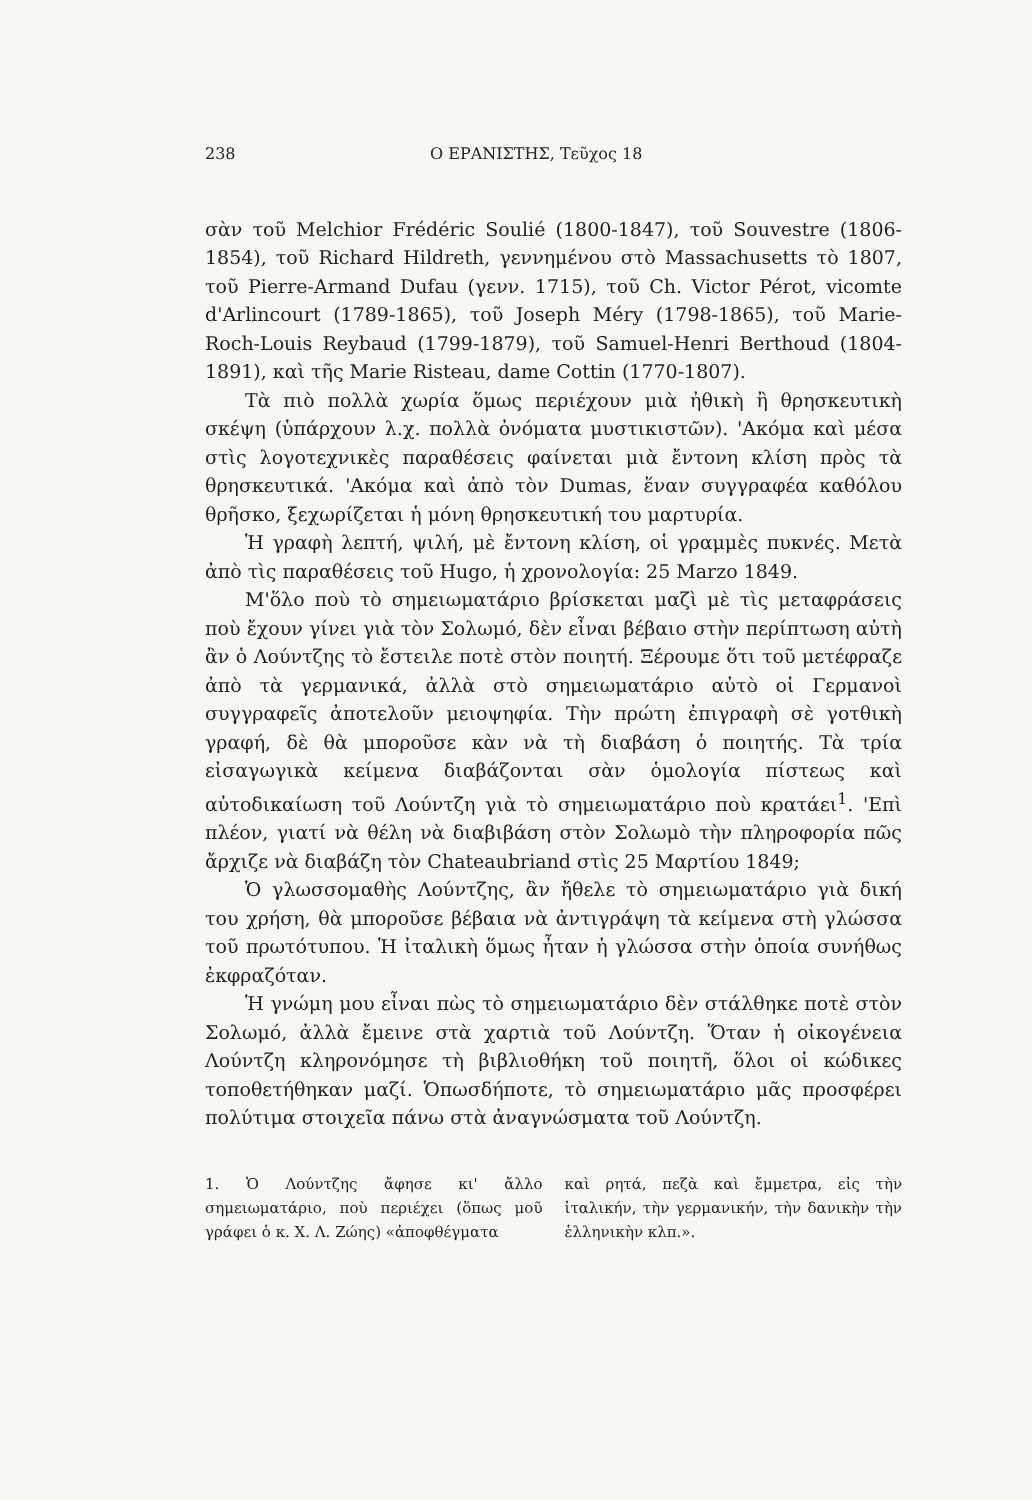238 Ο ΕΡΑΝΙΣΤΗΣ, Τεῦχος 18
σὰν τοῦ Melchior Frédéric Soulié (1800-1847), τοῦ Souvestre (1806-1854), τοῦ Richard Hildreth, γεννημένου στὸ Massachusetts τὸ 1807, τοῦ Pierre-Armand Dufau (γενν. 1715), τοῦ Ch. Victor Pérot, vicomte d'Arlincourt (1789-1865), τοῦ Joseph Méry (1798-1865), τοῦ Marie-Roch-Louis Reybaud (1799-1879), τοῦ Samuel-Henri Berthoud (1804-1891), καὶ τῆς Marie Risteau, dame Cottin (1770-1807).
Τὰ πιὸ πολλὰ χωρία ὅμως περιέχουν μιὰ ἠθικὴ ἢ θρησκευτικὴ σκέψη (ὑπάρχουν λ.χ. πολλὰ ὀνόματα μυστικιστῶν). 'Ακόμα καὶ μέσα στὶς λογοτεχνικὲς παραθέσεις φαίνεται μιὰ ἔντονη κλίση πρὸς τὰ θρησκευτικά. 'Ακόμα καὶ ἀπὸ τὸν Dumas, ἕναν συγγραφέα καθόλου θρῆσκο, ξεχωρίζεται ἡ μόνη θρησκευτική του μαρτυρία.
Ἡ γραφὴ λεπτή, ψιλή, μὲ ἔντονη κλίση, οἱ γραμμὲς πυκνές. Μετὰ ἀπὸ τὶς παραθέσεις τοῦ Hugo, ἡ χρονολογία: 25 Marzo 1849.
Μ'ὅλο ποὺ τὸ σημειωματάριο βρίσκεται μαζὶ μὲ τὶς μεταφράσεις ποὺ ἔχουν γίνει γιὰ τὸν Σολωμό, δὲν εἶναι βέβαιο στὴν περίπτωση αὐτὴ ἂν ὁ Λούντζης τὸ ἔστειλε ποτὲ στὸν ποιητή. Ξέρουμε ὅτι τοῦ μετέφραζε ἀπὸ τὰ γερμανικά, ἀλλὰ στὸ σημειωματάριο αὐτὸ οἱ Γερμανοὶ συγγραφεῖς ἀποτελοῦν μειοψηφία. Τὴν πρώτη ἐπιγραφὴ σὲ γοτθικὴ γραφή, δὲ θὰ μποροῦσε κὰν νὰ τὴ διαβάση ὁ ποιητής. Τὰ τρία εἰσαγωγικὰ κείμενα διαβάζονται σὰν ὁμολογία πίστεως καὶ αὐτοδικαίωση τοῦ Λούντζη γιὰ τὸ σημειωματάριο ποὺ κρατάει<sup>1</sup>. 'Επὶ πλέον, γιατί νὰ θέλη νὰ διαβιβάση στὸν Σολωμὸ τὴν πληροφορία πῶς ἄρχιζε νὰ διαβάζη τὸν Chateaubriand στὶς 25 Μαρτίου 1849;
Ὁ γλωσσομαθὴς Λούντζης, ἂν ἤθελε τὸ σημειωματάριο γιὰ δική του χρήση, θὰ μποροῦσε βέβαια νὰ ἀντιγράψη τὰ κείμενα στὴ γλώσσα τοῦ πρωτότυπου. Ἡ ἰταλικὴ ὅμως ἦταν ἡ γλώσσα στὴν ὁποία συνήθως ἐκφραζόταν.
Ἡ γνώμη μου εἶναι πὼς τὸ σημειωματάριο δὲν στάλθηκε ποτὲ στὸν Σολωμό, ἀλλὰ ἔμεινε στὰ χαρτιὰ τοῦ Λούντζη. Ὅταν ἡ οἰκογένεια Λούντζη κληρονόμησε τὴ βιβλιοθήκη τοῦ ποιητῆ, ὅλοι οἱ κώδικες τοποθετήθηκαν μαζί. Ὁπωσδήποτε, τὸ σημειωματάριο μᾶς προσφέρει πολύτιμα στοιχεῖα πάνω στὰ ἀναγνώσματα τοῦ Λούντζη.
1. Ὁ Λούντζης ἄφησε κι' ἄλλο σημειωματάριο, ποὺ περιέχει (ὅπως μοῦ γράφει ὁ κ. Χ. Λ. Ζώης) «ἀποφθέγματα
καὶ ρητά, πεζὰ καὶ ἔμμετρα, εἰς τὴν ἰταλικήν, τὴν γερμανικήν, τὴν δανικὴν τὴν ἑλληνικὴν κλπ.».